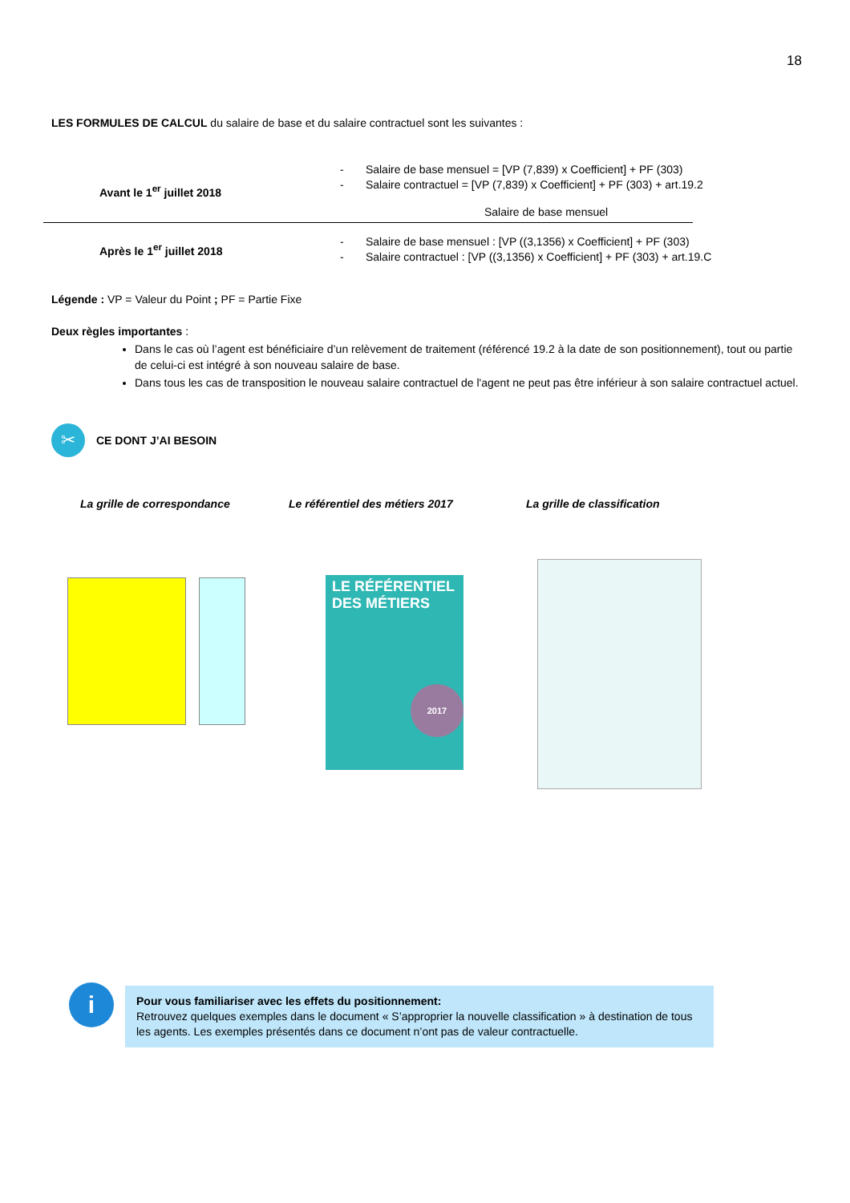18
LES FORMULES DE CALCUL du salaire de base et du salaire contractuel sont les suivantes :
Avant le 1<sup>er</sup> juillet 2018
- Salaire de base mensuel = [VP (7,839) x Coefficient] + PF (303)
- Salaire contractuel = [VP (7,839) x Coefficient] + PF (303) + art.19.2
Salaire de base mensuel
Après le 1<sup>er</sup> juillet 2018
- Salaire de base mensuel : [VP ((3,1356) x Coefficient] + PF (303)
- Salaire contractuel : [VP ((3,1356) x Coefficient] + PF (303) + art.19.C
Légende : VP = Valeur du Point ; PF = Partie Fixe
Deux règles importantes :
Dans le cas où l’agent est bénéficiaire d’un relèvement de traitement (référencé 19.2 à la date de son positionnement), tout ou partie de celui-ci est intégré à son nouveau salaire de base.
Dans tous les cas de transposition le nouveau salaire contractuel de l'agent ne peut pas être inférieur à son salaire contractuel actuel.
✂
CE DONT J’AI BESOIN
La grille de correspondance Le référentiel des métiers 2017 La grille de classification
LE RÉFÉRENTIEL
DES MÉTIERS
2017
i
Pour vous familiariser avec les effets du positionnement:
Retrouvez quelques exemples dans le document « S’approprier la nouvelle classification » à destination de tous les agents. Les exemples présentés dans ce document n’ont pas de valeur contractuelle.